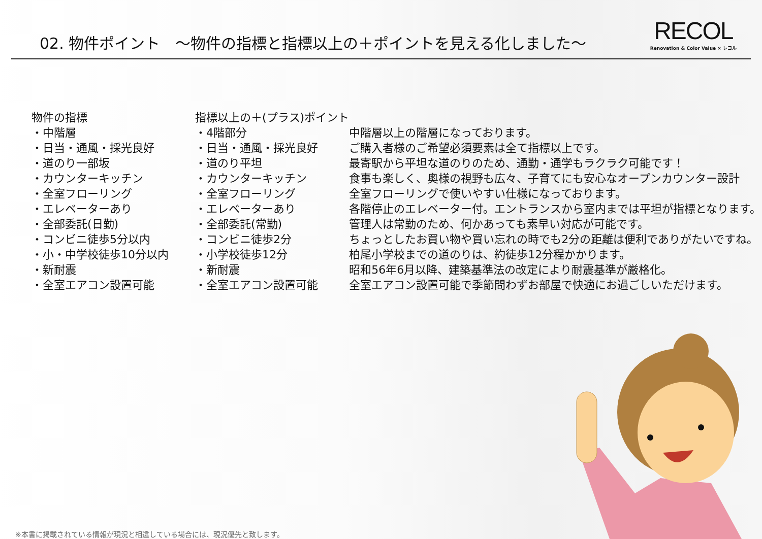02. 物件ポイント　～物件の指標と指標以上の＋ポイントを見える化しました～
RECOL
Renovation & Color Value × レコル
| 物件の指標 | 指標以上の＋(プラス)ポイント | |
| --- | --- | --- |
| ・中階層 | ・4階部分 | 中階層以上の階層になっております。 |
| ・日当・通風・採光良好 | ・日当・通風・採光良好 | ご購入者様のご希望必須要素は全て指標以上です。 |
| ・道のり一部坂 | ・道のり平坦 | 最寄駅から平坦な道のりのため、通勤・通学もラクラク可能です！ |
| ・カウンターキッチン | ・カウンターキッチン | 食事も楽しく、奥様の視野も広々、子育てにも安心なオープンカウンター設計 |
| ・全室フローリング | ・全室フローリング | 全室フローリングで使いやすい仕様になっております。 |
| ・エレベーターあり | ・エレベーターあり | 各階停止のエレベーター付。エントランスから室内までは平坦が指標となります。 |
| ・全部委託(日勤) | ・全部委託(常勤) | 管理人は常勤のため、何かあっても素早い対応が可能です。 |
| ・コンビニ徒歩5分以内 | ・コンビニ徒歩2分 | ちょっとしたお買い物や買い忘れの時でも2分の距離は便利でありがたいですね。 |
| ・小・中学校徒歩10分以内 | ・小学校徒歩12分 | 柏尾小学校までの道のりは、約徒歩12分程かかります。 |
| ・新耐震 | ・新耐震 | 昭和56年6月以降、建築基準法の改定により耐震基準が厳格化。 |
| ・全室エアコン設置可能 | ・全室エアコン設置可能 | 全室エアコン設置可能で季節問わずお部屋で快適にお過ごしいただけます。 |
※本書に掲載されている情報が現況と相違している場合には、現況優先と致します。